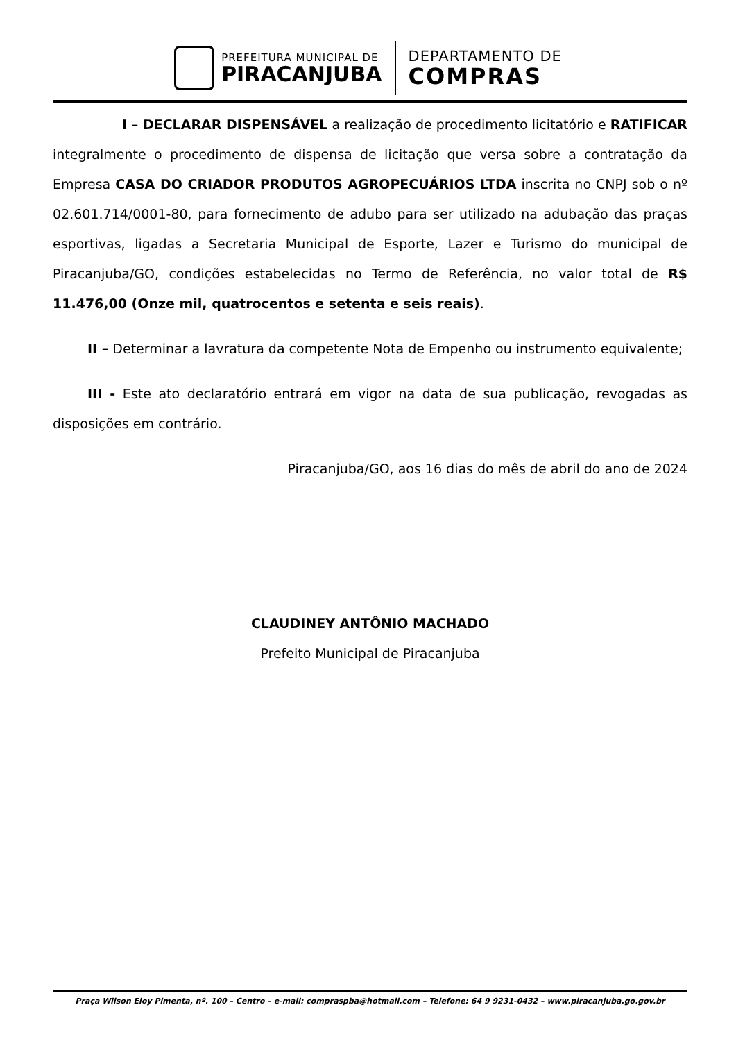PREFEITURA MUNICIPAL DE
PIRACANJUBA
DEPARTAMENTO DE
COMPRAS
I – DECLARAR DISPENSÁVEL a realização de procedimento licitatório e RATIFICAR integralmente o procedimento de dispensa de licitação que versa sobre a contratação da Empresa CASA DO CRIADOR PRODUTOS AGROPECUÁRIOS LTDA inscrita no CNPJ sob o nº 02.601.714/0001-80, para fornecimento de adubo para ser utilizado na adubação das praças esportivas, ligadas a Secretaria Municipal de Esporte, Lazer e Turismo do municipal de Piracanjuba/GO, condições estabelecidas no Termo de Referência, no valor total de R$ 11.476,00 (Onze mil, quatrocentos e setenta e seis reais).
II – Determinar a lavratura da competente Nota de Empenho ou instrumento equivalente;
III - Este ato declaratório entrará em vigor na data de sua publicação, revogadas as disposições em contrário.
Piracanjuba/GO, aos 16 dias do mês de abril do ano de 2024
CLAUDINEY ANTÔNIO MACHADO
Prefeito Municipal de Piracanjuba
Praça Wilson Eloy Pimenta, nº. 100 – Centro – e-mail: compraspba@hotmail.com – Telefone: 64 9 9231-0432 – www.piracanjuba.go.gov.br